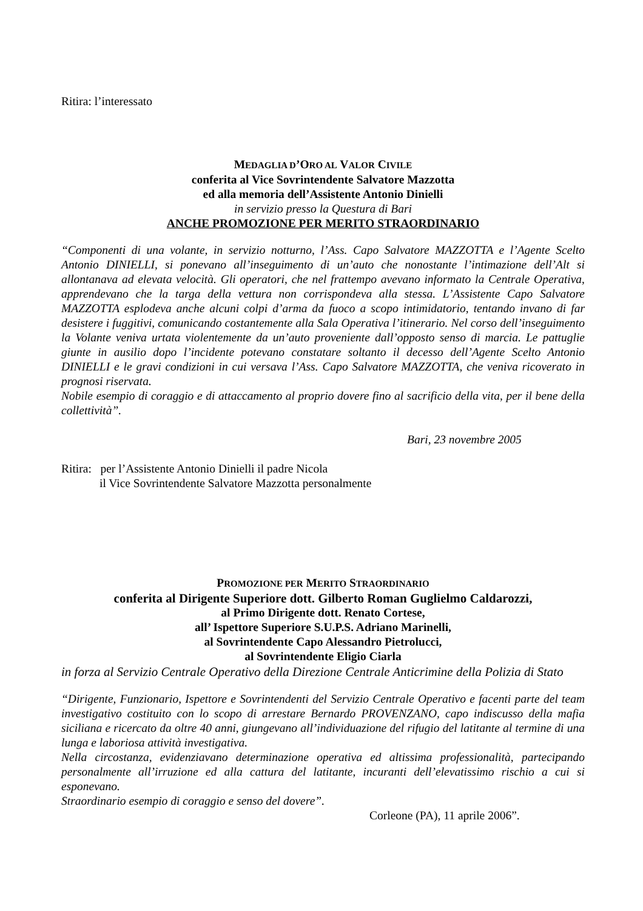Ritira: l’interessato
MEDAGLIA D’ORO AL VALOR CIVILE
conferita al Vice Sovrintendente Salvatore Mazzotta
ed alla memoria dell’Assistente Antonio Dinielli
in servizio presso la Questura di Bari
ANCHE PROMOZIONE PER MERITO STRAORDINARIO
“Componenti di una volante, in servizio notturno, l’Ass. Capo Salvatore MAZZOTTA e l’Agente Scelto Antonio DINIELLI, si ponevano all’inseguimento di un’auto che nonostante l’intimazione dell’Alt si allontanava ad elevata velocità. Gli operatori, che nel frattempo avevano informato la Centrale Operativa, apprendevano che la targa della vettura non corrispondeva alla stessa. L’Assistente Capo Salvatore MAZZOTTA esplodeva anche alcuni colpi d’arma da fuoco a scopo intimidatorio, tentando invano di far desistere i fuggitivi, comunicando costantemente alla Sala Operativa l’itinerario. Nel corso dell’inseguimento la Volante veniva urtata violentemente da un’auto proveniente dall’opposto senso di marcia. Le pattuglie giunte in ausilio dopo l’incidente potevano constatare soltanto il decesso dell’Agente Scelto Antonio DINIELLI e le gravi condizioni in cui versava l’Ass. Capo Salvatore MAZZOTTA, che veniva ricoverato in prognosi riservata.
Nobile esempio di coraggio e di attaccamento al proprio dovere fino al sacrificio della vita, per il bene della collettività”.
Bari, 23 novembre 2005
Ritira: per l’Assistente Antonio Dinielli il padre Nicola
il Vice Sovrintendente Salvatore Mazzotta personalmente
PROMOZIONE PER MERITO STRAORDINARIO
conferita al Dirigente Superiore dott. Gilberto Roman Guglielmo Caldarozzi,
al Primo Dirigente dott. Renato Cortese,
all’ Ispettore Superiore S.U.P.S. Adriano Marinelli,
al Sovrintendente Capo Alessandro Pietrolucci,
al Sovrintendente Eligio Ciarla
in forza al Servizio Centrale Operativo della Direzione Centrale Anticrimine della Polizia di Stato
“Dirigente, Funzionario, Ispettore e Sovrintendenti del Servizio Centrale Operativo e facenti parte del team investigativo costituito con lo scopo di arrestare Bernardo PROVENZANO, capo indiscusso della mafia siciliana e ricercato da oltre 40 anni, giungevano all’individuazione del rifugio del latitante al termine di una lunga e laboriosa attività investigativa.
Nella circostanza, evidenziavano determinazione operativa ed altissima professionalità, partecipando personalmente all’irruzione ed alla cattura del latitante, incuranti dell’elevatissimo rischio a cui si esponevano.
Straordinario esempio di coraggio e senso del dovere”.
Corleone (PA), 11 aprile 2006”.